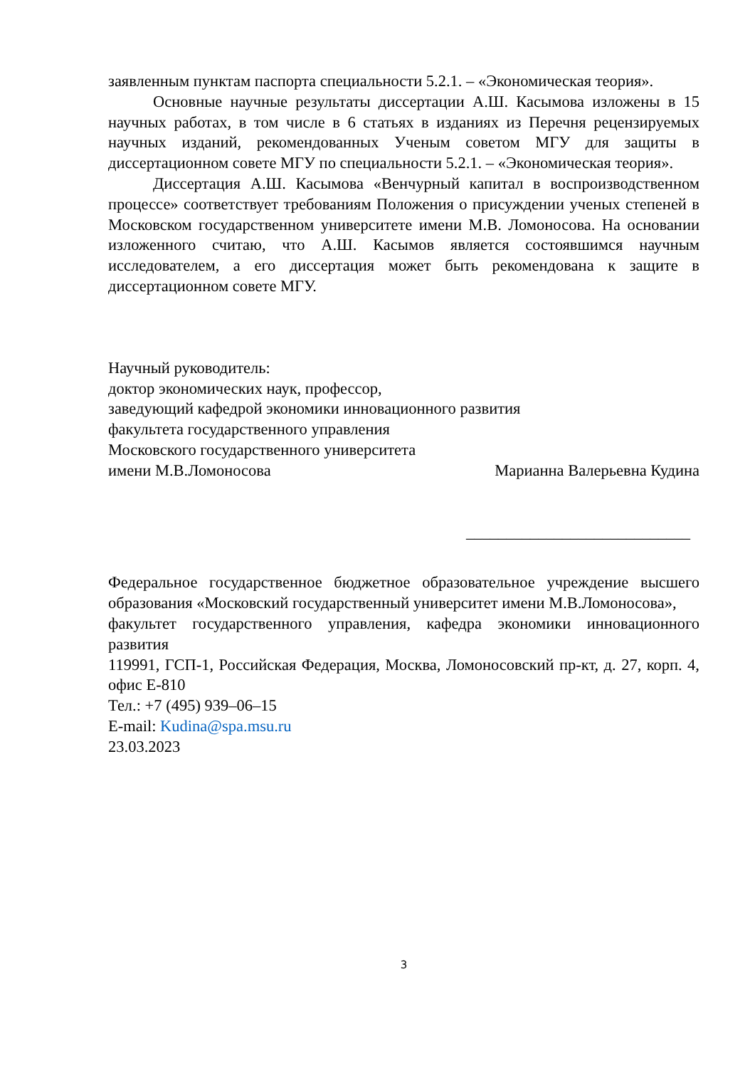заявленным пунктам паспорта специальности 5.2.1. – «Экономическая теория».
Основные научные результаты диссертации А.Ш. Касымова изложены в 15 научных работах, в том числе в 6 статьях в изданиях из Перечня рецензируемых научных изданий, рекомендованных Ученым советом МГУ для защиты в диссертационном совете МГУ по специальности 5.2.1. – «Экономическая теория».
Диссертация А.Ш. Касымова «Венчурный капитал в воспроизводственном процессе» соответствует требованиям Положения о присуждении ученых степеней в Московском государственном университете имени М.В. Ломоносова. На основании изложенного считаю, что А.Ш. Касымов является состоявшимся научным исследователем, а его диссертация может быть рекомендована к защите в диссертационном совете МГУ.
Научный руководитель:
доктор экономических наук, профессор,
заведующий кафедрой экономики инновационного развития
факультета государственного управления
Московского государственного университета
имени М.В.Ломоносова Марианна Валерьевна Кудина
____________________________
Федеральное государственное бюджетное образовательное учреждение высшего образования «Московский государственный университет имени М.В.Ломоносова»,
факультет государственного управления, кафедра экономики инновационного развития
119991, ГСП-1, Российская Федерация, Москва, Ломоносовский пр-кт, д. 27, корп. 4, офис Е-810
Тел.: +7 (495) 939–06–15
E-mail: Kudina@spa.msu.ru
23.03.2023
3